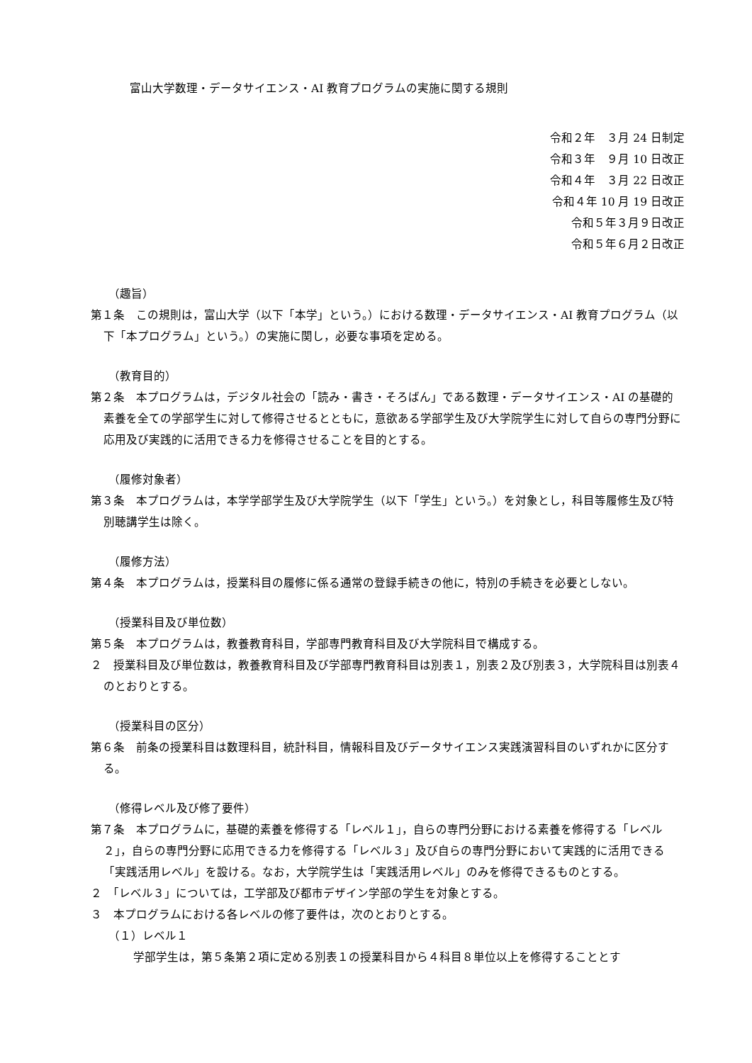富山大学数理・データサイエンス・AI 教育プログラムの実施に関する規則
令和２年　３月 24 日制定
令和３年　９月 10 日改正
令和４年　３月 22 日改正
令和４年 10 月 19 日改正
令和５年３月９日改正
令和５年６月２日改正
（趣旨）
第１条　この規則は，富山大学（以下「本学」という。）における数理・データサイエンス・AI 教育プログラム（以下「本プログラム」という。）の実施に関し，必要な事項を定める。
（教育目的）
第２条　本プログラムは，デジタル社会の「読み・書き・そろばん」である数理・データサイエンス・AI の基礎的素養を全ての学部学生に対して修得させるとともに，意欲ある学部学生及び大学院学生に対して自らの専門分野に応用及び実践的に活用できる力を修得させることを目的とする。
（履修対象者）
第３条　本プログラムは，本学学部学生及び大学院学生（以下「学生」という。）を対象とし，科目等履修生及び特別聴講学生は除く。
（履修方法）
第４条　本プログラムは，授業科目の履修に係る通常の登録手続きの他に，特別の手続きを必要としない。
（授業科目及び単位数）
第５条　本プログラムは，教養教育科目，学部専門教育科目及び大学院科目で構成する。
２　授業科目及び単位数は，教養教育科目及び学部専門教育科目は別表１，別表２及び別表３，大学院科目は別表４のとおりとする。
（授業科目の区分）
第６条　前条の授業科目は数理科目，統計科目，情報科目及びデータサイエンス実践演習科目のいずれかに区分する。
（修得レベル及び修了要件）
第７条　本プログラムに，基礎的素養を修得する「レベル１」，自らの専門分野における素養を修得する「レベル２」，自らの専門分野に応用できる力を修得する「レベル３」及び自らの専門分野において実践的に活用できる「実践活用レベル」を設ける。なお，大学院学生は「実践活用レベル」のみを修得できるものとする。
２　「レベル３」については，工学部及び都市デザイン学部の学生を対象とする。
３　本プログラムにおける各レベルの修了要件は，次のとおりとする。
（１）レベル１
学部学生は，第５条第２項に定める別表１の授業科目から４科目８単位以上を修得することとす